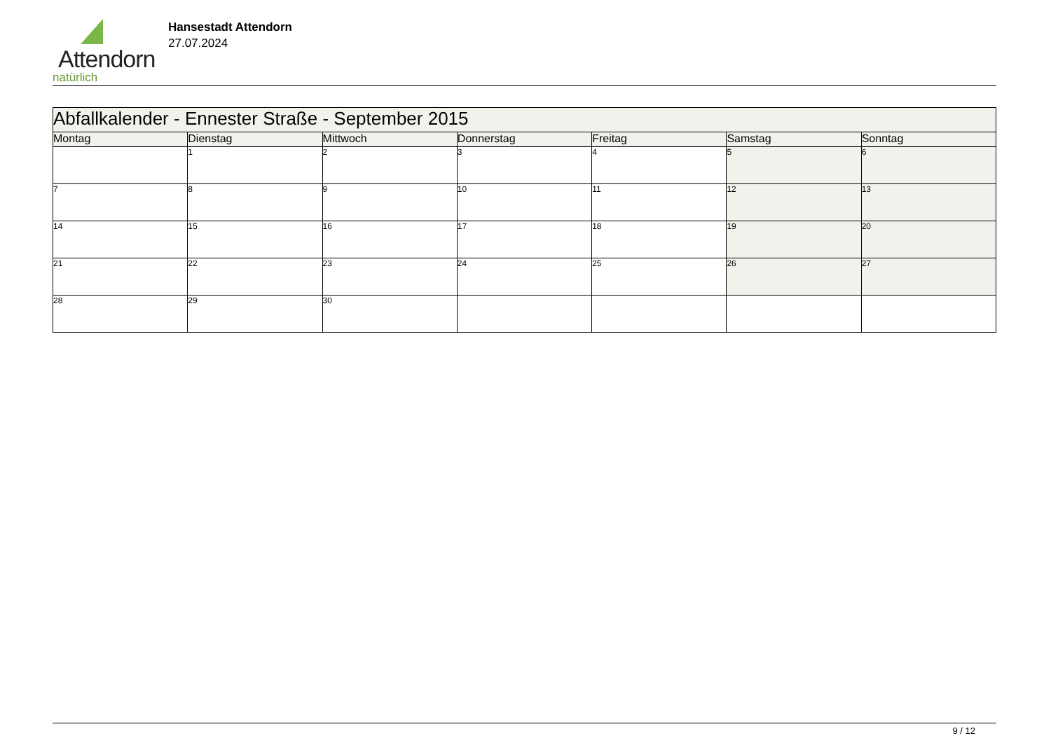Attendorn
natürlich
Hansestadt Attendorn
27.07.2024
| Abfallkalender - Ennester Straße - September 2015 | | | | | | |
| Montag | Dienstag | Mittwoch | Donnerstag | Freitag | Samstag | Sonntag |
| | 1 | 2 | 3 | 4 | 5 | 6 |
| 7 | 8 | 9 | 10 | 11 | 12 | 13 |
| 14 | 15 | 16 | 17 | 18 | 19 | 20 |
| 21 | 22 | 23 | 24 | 25 | 26 | 27 |
| 28 | 29 | 30 | | | | |
9 / 12